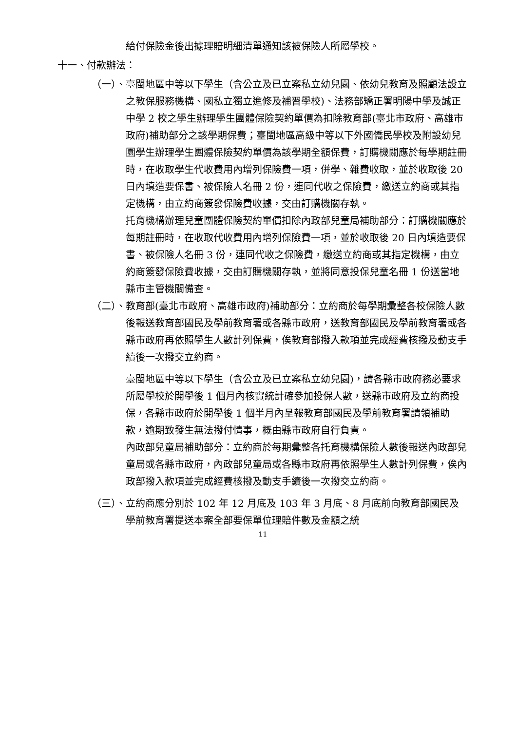給付保險金後出據理賠明細清單通知該被保險人所屬學校。
十一、付款辦法：
（一）、 臺閩地區中等以下學生（含公立及已立案私立幼兒園、依幼兒教育及照顧法設立之教保服務機構、國私立獨立進修及補習學校)、法務部矯正署明陽中學及誠正中學 2 校之學生辦理學生團體保險契約單價為扣除教育部(臺北市政府、高雄市政府)補助部分之該學期保費；臺閩地區高級中等以下外國僑民學校及附設幼兒園學生辦理學生團體保險契約單價為該學期全額保費，訂購機關應於每學期註冊時，在收取學生代收費用內增列保險費一項，併學、雜費收取，並於收取後 20 日內填造要保書、被保險人名冊 2 份，連同代收之保險費，繳送立約商或其指定機構，由立約商簽發保險費收據，交由訂購機關存執。
托育機構辦理兒童團體保險契約單價扣除內政部兒童局補助部分：訂購機關應於每期註冊時，在收取代收費用內增列保險費一項，並於收取後 20 日內填造要保書、被保險人名冊 3 份，連同代收之保險費，繳送立約商或其指定機構，由立約商簽發保險費收據，交由訂購機關存執，並將同意投保兒童名冊 1 份送當地縣市主管機關備查。
（二）、 教育部(臺北市政府、高雄市政府)補助部分：立約商於每學期彙整各校保險人數後報送教育部國民及學前教育署或各縣市政府，送教育部國民及學前教育署或各縣市政府再依照學生人數計列保費，俟教育部撥入款項並完成經費核撥及動支手續後一次撥交立約商。
臺閩地區中等以下學生（含公立及已立案私立幼兒園)，請各縣市政府務必要求所屬學校於開學後 1 個月內核實統計確參加投保人數，送縣市政府及立約商投保，各縣市政府於開學後 1 個半月內呈報教育部國民及學前教育署請領補助款，逾期致發生無法撥付情事，概由縣市政府自行負責。
內政部兒童局補助部分：立約商於每期彙整各托育機構保險人數後報送內政部兒童局或各縣市政府，內政部兒童局或各縣市政府再依照學生人數計列保費，俟內政部撥入款項並完成經費核撥及動支手續後一次撥交立約商。
（三）、 立約商應分別於 102 年 12 月底及 103 年 3 月底、8 月底前向教育部國民及學前教育署提送本案全部要保單位理賠件數及金額之統
11